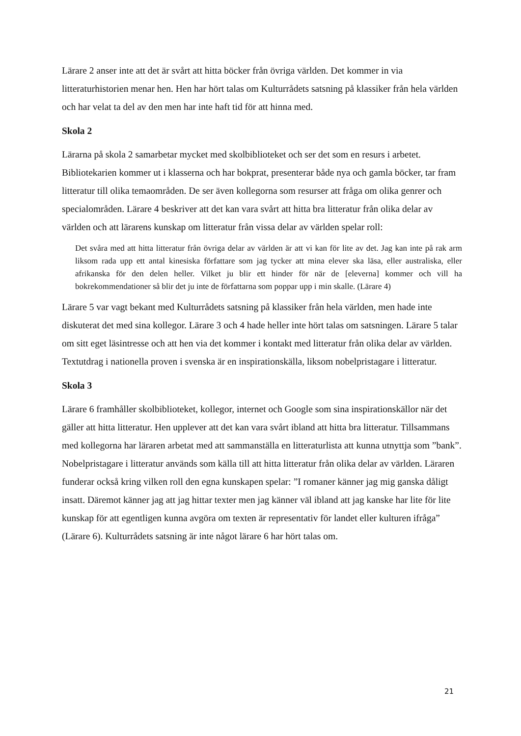Lärare 2 anser inte att det är svårt att hitta böcker från övriga världen. Det kommer in via litteraturhistorien menar hen. Hen har hört talas om Kulturrådets satsning på klassiker från hela världen och har velat ta del av den men har inte haft tid för att hinna med.
Skola 2
Lärarna på skola 2 samarbetar mycket med skolbiblioteket och ser det som en resurs i arbetet. Bibliotekarien kommer ut i klasserna och har bokprat, presenterar både nya och gamla böcker, tar fram litteratur till olika temaområden. De ser även kollegorna som resurser att fråga om olika genrer och specialområden. Lärare 4 beskriver att det kan vara svårt att hitta bra litteratur från olika delar av världen och att lärarens kunskap om litteratur från vissa delar av världen spelar roll:
Det svåra med att hitta litteratur från övriga delar av världen är att vi kan för lite av det. Jag kan inte på rak arm liksom rada upp ett antal kinesiska författare som jag tycker att mina elever ska läsa, eller australiska, eller afrikanska för den delen heller. Vilket ju blir ett hinder för när de [eleverna] kommer och vill ha bokrekommendationer så blir det ju inte de författarna som poppar upp i min skalle. (Lärare 4)
Lärare 5 var vagt bekant med Kulturrådets satsning på klassiker från hela världen, men hade inte diskuterat det med sina kollegor. Lärare 3 och 4 hade heller inte hört talas om satsningen. Lärare 5 talar om sitt eget läsintresse och att hen via det kommer i kontakt med litteratur från olika delar av världen. Textutdrag i nationella proven i svenska är en inspirationskälla, liksom nobelpristagare i litteratur.
Skola 3
Lärare 6 framhåller skolbiblioteket, kollegor, internet och Google som sina inspirationskällor när det gäller att hitta litteratur. Hen upplever att det kan vara svårt ibland att hitta bra litteratur. Tillsammans med kollegorna har läraren arbetat med att sammanställa en litteraturlista att kunna utnyttja som ”bank”. Nobelpristagare i litteratur används som källa till att hitta litteratur från olika delar av världen. Läraren funderar också kring vilken roll den egna kunskapen spelar: ”I romaner känner jag mig ganska dåligt insatt. Däremot känner jag att jag hittar texter men jag känner väl ibland att jag kanske har lite för lite kunskap för att egentligen kunna avgöra om texten är representativ för landet eller kulturen ifråga” (Lärare 6). Kulturrådets satsning är inte något lärare 6 har hört talas om.
21